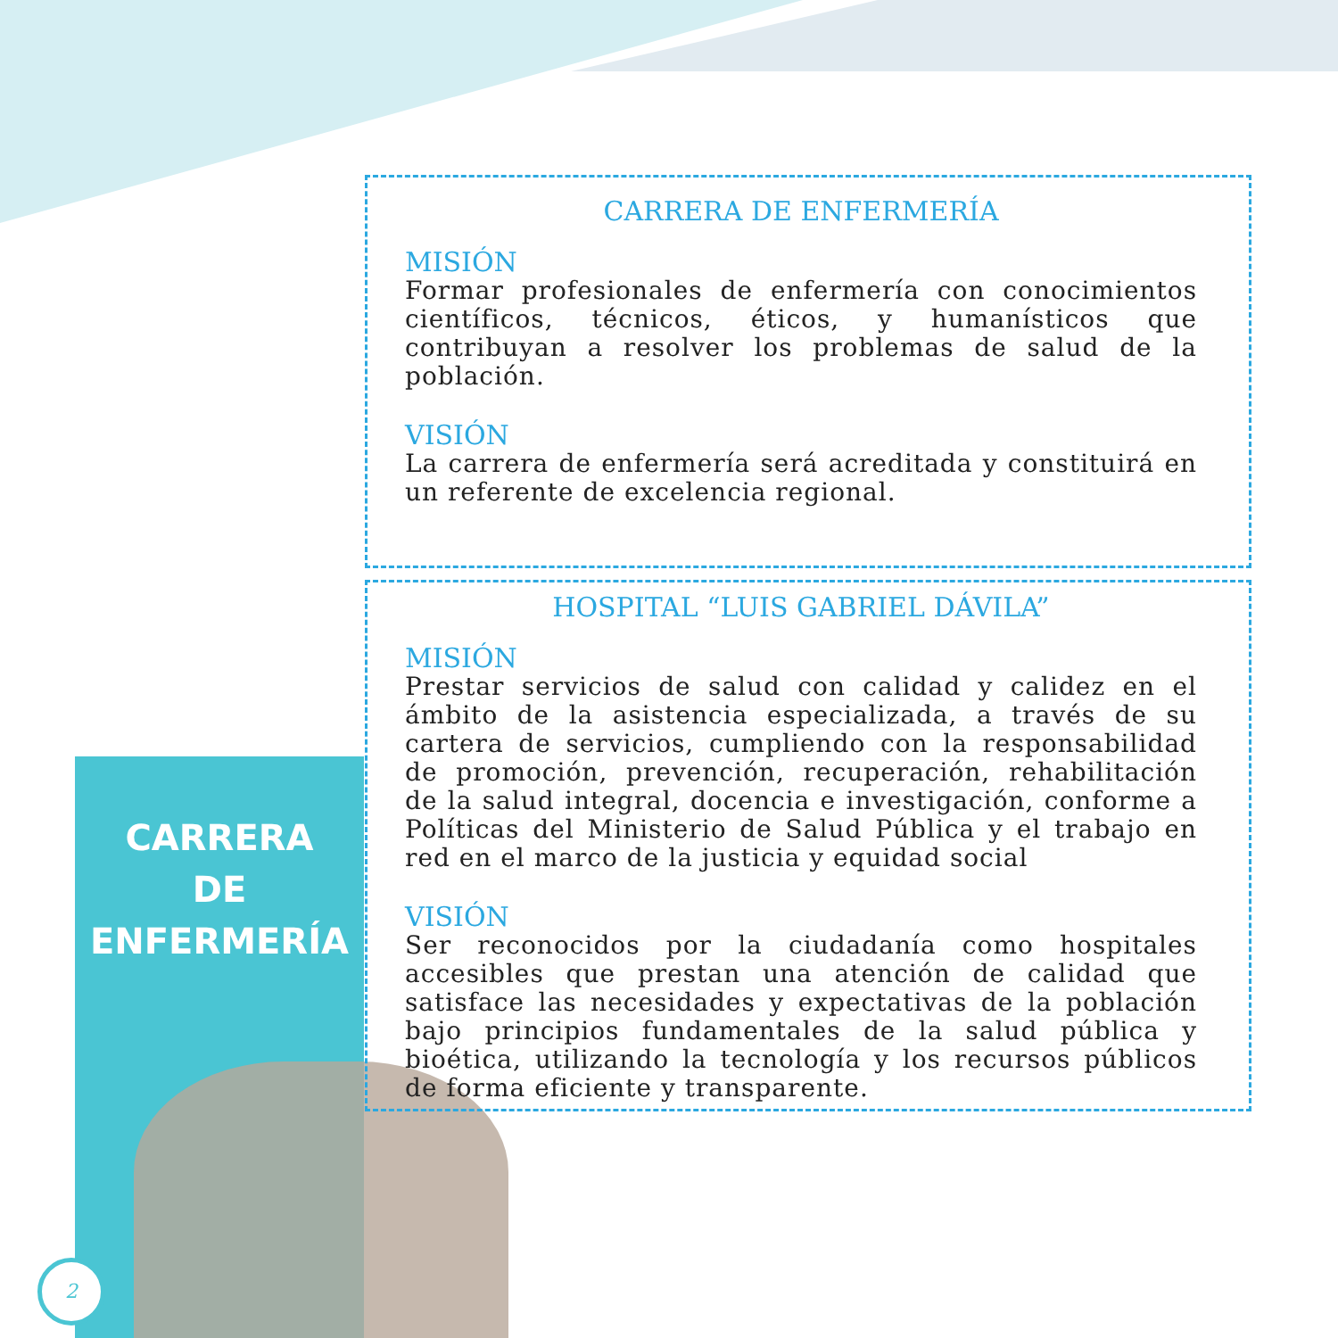CARRERA
DE
ENFERMERÍA
2
CARRERA DE ENFERMERÍA
MISIÓN
Formar profesionales de enfermería con conocimientos científicos, técnicos, éticos, y humanísticos que contribuyan a resolver los problemas de salud de la población.
VISIÓN
La carrera de enfermería será acreditada y constituirá en un referente de excelencia regional.
HOSPITAL “LUIS GABRIEL DÁVILA”
MISIÓN
Prestar servicios de salud con calidad y calidez en el ámbito de la asistencia especializada, a través de su cartera de servicios, cumpliendo con la responsabilidad de promoción, prevención, recuperación, rehabilitación de la salud integral, docencia e investigación, conforme a Políticas del Ministerio de Salud Pública y el trabajo en red en el marco de la justicia y equidad social
VISIÓN
Ser reconocidos por la ciudadanía como hospitales accesibles que prestan una atención de calidad que satisface las necesidades y expectativas de la población bajo principios fundamentales de la salud pública y bioética, utilizando la tecnología y los recursos públicos de forma eficiente y transparente.